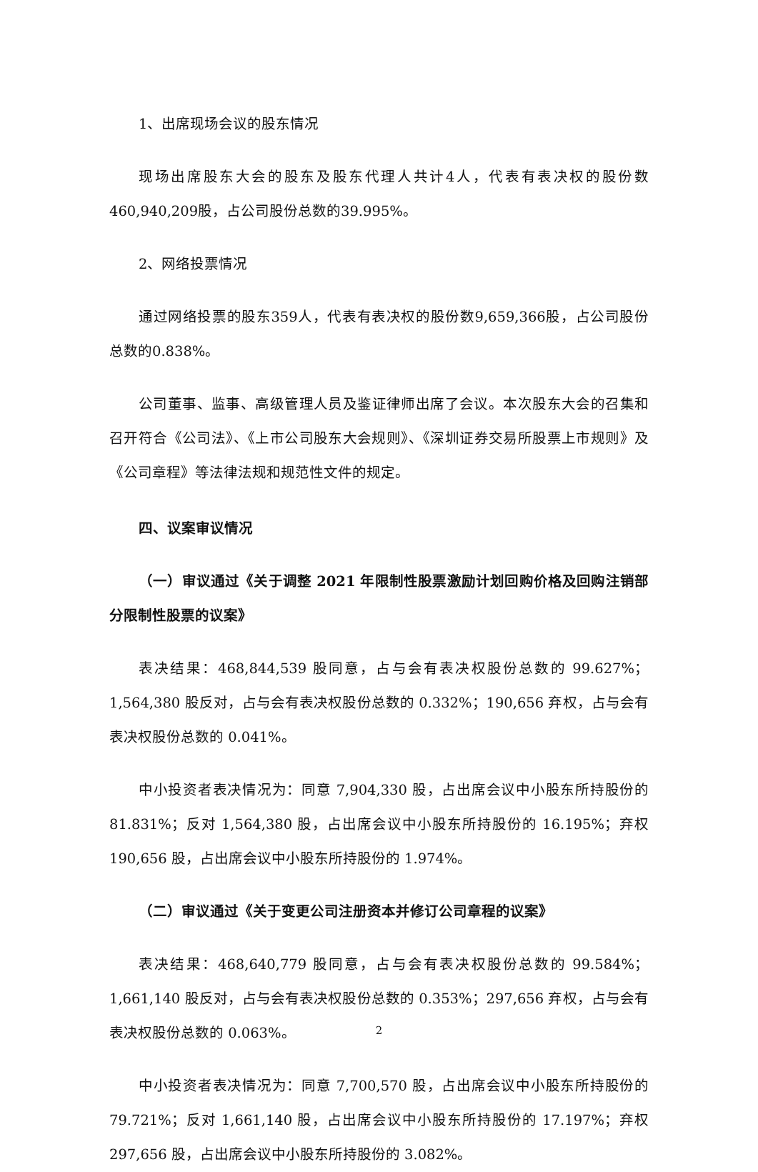1、出席现场会议的股东情况
现场出席股东大会的股东及股东代理人共计4人，代表有表决权的股份数460,940,209股，占公司股份总数的39.995%。
2、网络投票情况
通过网络投票的股东359人，代表有表决权的股份数9,659,366股，占公司股份总数的0.838%。
公司董事、监事、高级管理人员及鉴证律师出席了会议。本次股东大会的召集和召开符合《公司法》、《上市公司股东大会规则》、《深圳证券交易所股票上市规则》及《公司章程》等法律法规和规范性文件的规定。
四、议案审议情况
（一）审议通过《关于调整 2021 年限制性股票激励计划回购价格及回购注销部分限制性股票的议案》
表决结果：468,844,539 股同意，占与会有表决权股份总数的 99.627%；1,564,380 股反对，占与会有表决权股份总数的 0.332%；190,656 弃权，占与会有表决权股份总数的 0.041%。
中小投资者表决情况为：同意 7,904,330 股，占出席会议中小股东所持股份的 81.831%；反对 1,564,380 股，占出席会议中小股东所持股份的 16.195%；弃权 190,656 股，占出席会议中小股东所持股份的 1.974%。
（二）审议通过《关于变更公司注册资本并修订公司章程的议案》
表决结果：468,640,779 股同意，占与会有表决权股份总数的 99.584%；1,661,140 股反对，占与会有表决权股份总数的 0.353%；297,656 弃权，占与会有表决权股份总数的 0.063%。
中小投资者表决情况为：同意 7,700,570 股，占出席会议中小股东所持股份的 79.721%；反对 1,661,140 股，占出席会议中小股东所持股份的 17.197%；弃权 297,656 股，占出席会议中小股东所持股份的 3.082%。
2